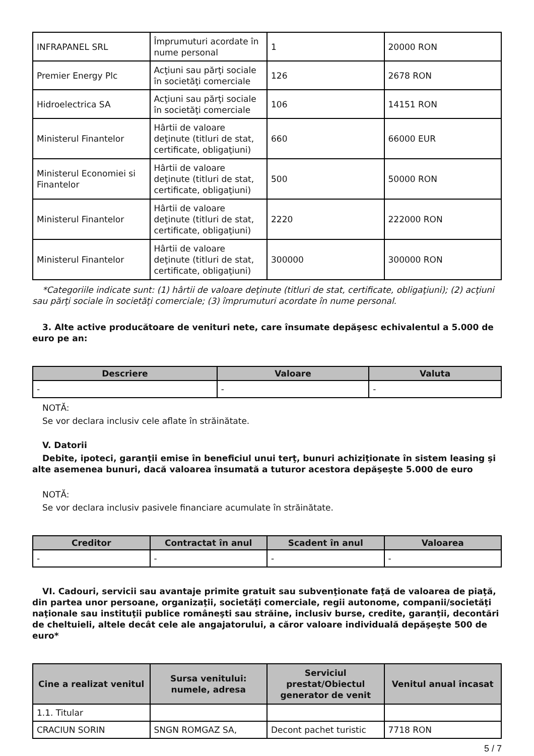| INFRAPANEL SRL | Împrumuturi acordate în nume personal | 1 | 20000 RON |
| Premier Energy Plc | Acţiuni sau părţi sociale în societăţi comerciale | 126 | 2678 RON |
| Hidroelectrica SA | Acţiuni sau părţi sociale în societăţi comerciale | 106 | 14151 RON |
| Ministerul Finantelor | Hârtii de valoare deţinute (titluri de stat, certificate, obligaţiuni) | 660 | 66000 EUR |
| Ministerul Economiei si Finantelor | Hârtii de valoare deţinute (titluri de stat, certificate, obligaţiuni) | 500 | 50000 RON |
| Ministerul Finantelor | Hârtii de valoare deţinute (titluri de stat, certificate, obligaţiuni) | 2220 | 222000 RON |
| Ministerul Finantelor | Hârtii de valoare deţinute (titluri de stat, certificate, obligaţiuni) | 300000 | 300000 RON |
*Categoriile indicate sunt: (1) hârtii de valoare deţinute (titluri de stat, certificate, obligaţiuni); (2) acţiuni sau părţi sociale în societăţi comerciale; (3) împrumuturi acordate în nume personal.
3. Alte active producătoare de venituri nete, care însumate depăşesc echivalentul a 5.000 de euro pe an:
| Descriere | Valoare | Valuta |
| --- | --- | --- |
| - | - | - |
NOTĂ:
Se vor declara inclusiv cele aflate în străinătate.
V. Datorii
Debite, ipoteci, garanţii emise în beneficiul unui terţ, bunuri achiziţionate în sistem leasing şi alte asemenea bunuri, dacă valoarea însumată a tuturor acestora depăşeşte 5.000 de euro
NOTĂ:
Se vor declara inclusiv pasivele financiare acumulate în străinătate.
| Creditor | Contractat în anul | Scadent în anul | Valoarea |
| --- | --- | --- | --- |
| - | - | - | - |
VI. Cadouri, servicii sau avantaje primite gratuit sau subvenţionate faţă de valoarea de piaţă, din partea unor persoane, organizaţii, societăţi comerciale, regii autonome, companii/societăţi naţionale sau instituţii publice româneşti sau străine, inclusiv burse, credite, garanţii, decontări de cheltuieli, altele decât cele ale angajatorului, a căror valoare individuală depăşeşte 500 de euro*
| Cine a realizat venitul | Sursa venitului: numele, adresa | Serviciul prestat/Obiectul generator de venit | Venitul anual încasat |
| --- | --- | --- | --- |
| 1.1. Titular | | | |
| CRACIUN SORIN | SNGN ROMGAZ SA, | Decont pachet turistic | 7718 RON |
5 / 7